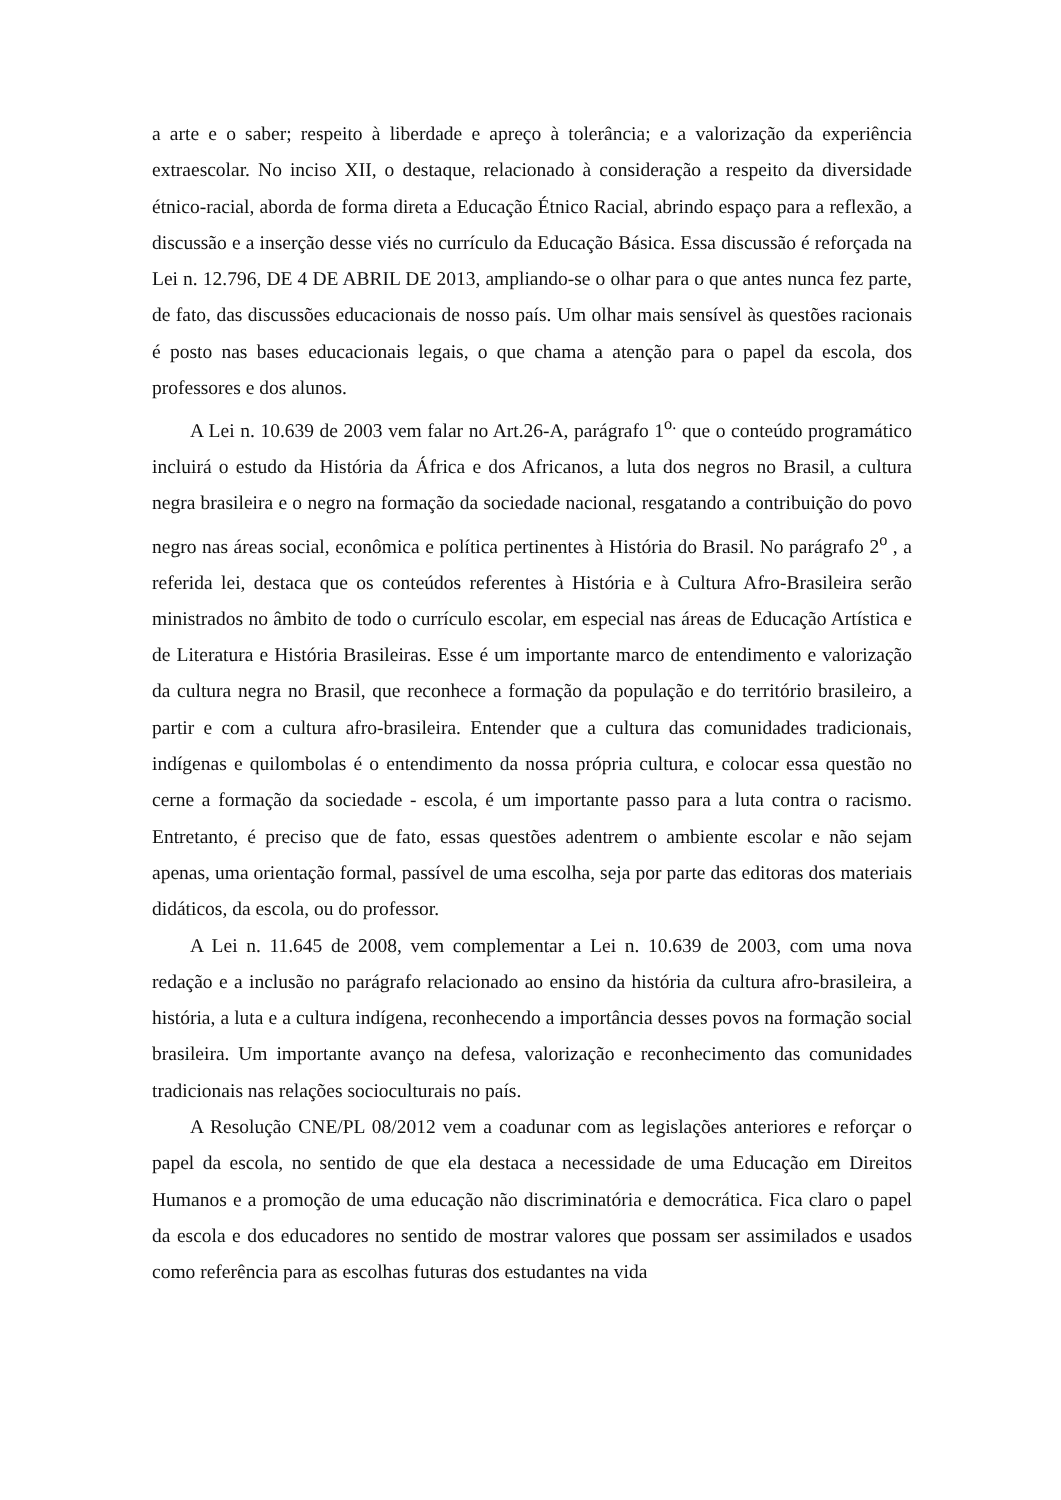a arte e o saber; respeito à liberdade e apreço à tolerância; e a valorização da experiência extraescolar. No inciso XII, o destaque, relacionado à consideração a respeito da diversidade étnico-racial, aborda de forma direta a Educação Étnico Racial, abrindo espaço para a reflexão, a discussão e a inserção desse viés no currículo da Educação Básica. Essa discussão é reforçada na Lei n. 12.796, DE 4 DE ABRIL DE 2013, ampliando-se o olhar para o que antes nunca fez parte, de fato, das discussões educacionais de nosso país. Um olhar mais sensível às questões racionais é posto nas bases educacionais legais, o que chama a atenção para o papel da escola, dos professores e dos alunos.
A Lei n. 10.639 de 2003 vem falar no Art.26-A, parágrafo 1<sup>o.</sup> que o conteúdo programático incluirá o estudo da História da África e dos Africanos, a luta dos negros no Brasil, a cultura negra brasileira e o negro na formação da sociedade nacional, resgatando a contribuição do povo negro nas áreas social, econômica e política pertinentes à História do Brasil. No parágrafo 2<sup>o</sup> , a referida lei, destaca que os conteúdos referentes à História e à Cultura Afro-Brasileira serão ministrados no âmbito de todo o currículo escolar, em especial nas áreas de Educação Artística e de Literatura e História Brasileiras. Esse é um importante marco de entendimento e valorização da cultura negra no Brasil, que reconhece a formação da população e do território brasileiro, a partir e com a cultura afro-brasileira. Entender que a cultura das comunidades tradicionais, indígenas e quilombolas é o entendimento da nossa própria cultura, e colocar essa questão no cerne a formação da sociedade - escola, é um importante passo para a luta contra o racismo. Entretanto, é preciso que de fato, essas questões adentrem o ambiente escolar e não sejam apenas, uma orientação formal, passível de uma escolha, seja por parte das editoras dos materiais didáticos, da escola, ou do professor.
A Lei n. 11.645 de 2008, vem complementar a Lei n. 10.639 de 2003, com uma nova redação e a inclusão no parágrafo relacionado ao ensino da história da cultura afro-brasileira, a história, a luta e a cultura indígena, reconhecendo a importância desses povos na formação social brasileira. Um importante avanço na defesa, valorização e reconhecimento das comunidades tradicionais nas relações socioculturais no país.
A Resolução CNE/PL 08/2012 vem a coadunar com as legislações anteriores e reforçar o papel da escola, no sentido de que ela destaca a necessidade de uma Educação em Direitos Humanos e a promoção de uma educação não discriminatória e democrática. Fica claro o papel da escola e dos educadores no sentido de mostrar valores que possam ser assimilados e usados como referência para as escolhas futuras dos estudantes na vida